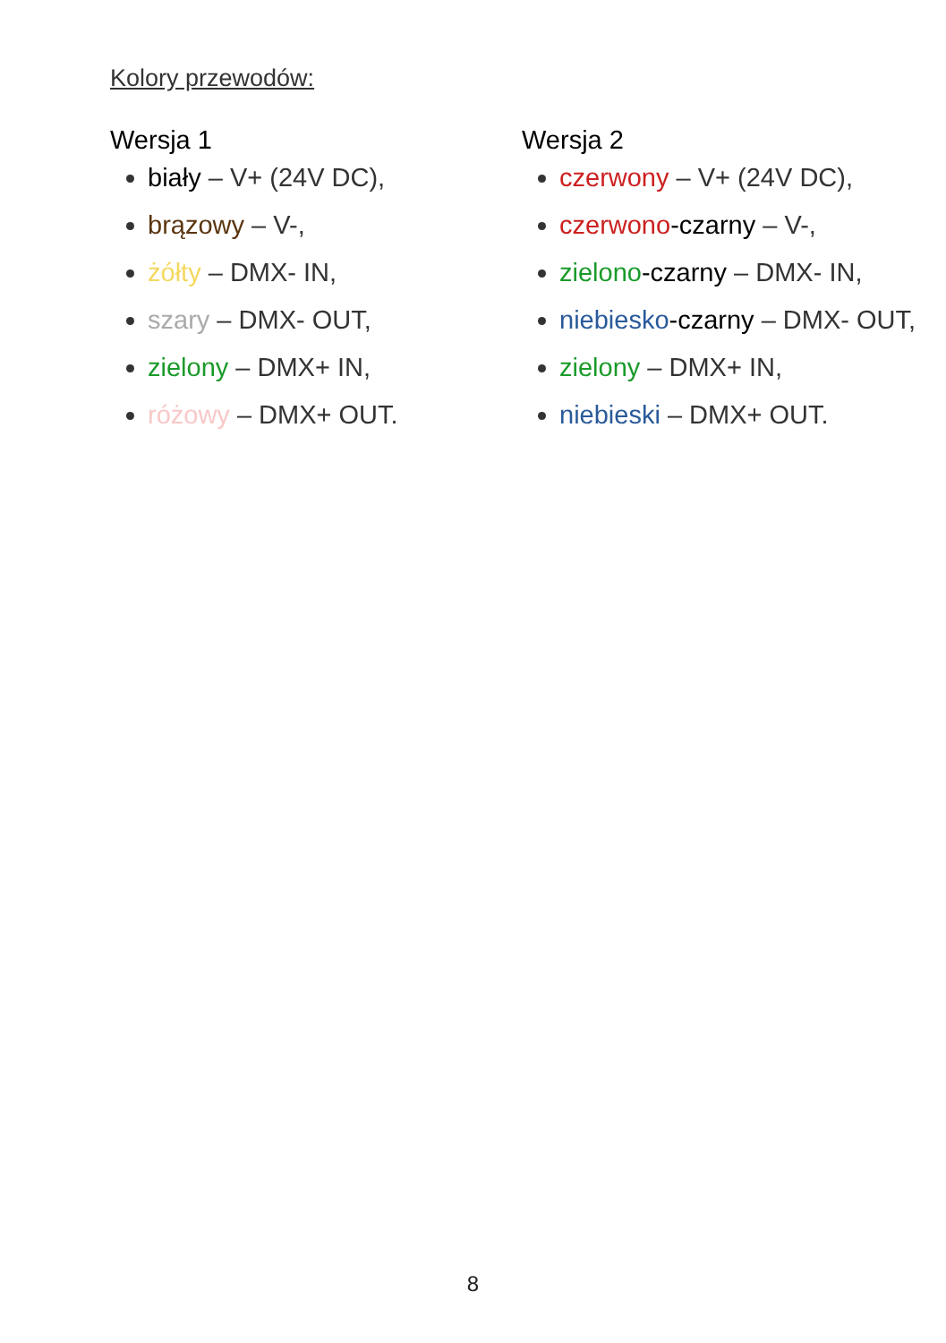Kolory przewodów:
Wersja 1
biały – V+ (24V DC),
brązowy – V-,
żółty – DMX- IN,
szary – DMX- OUT,
zielony – DMX+ IN,
różowy – DMX+ OUT.
Wersja 2
czerwony – V+ (24V DC),
czerwono-czarny – V-,
zielono-czarny – DMX- IN,
niebiesko-czarny – DMX- OUT,
zielony – DMX+ IN,
niebieski – DMX+ OUT.
8